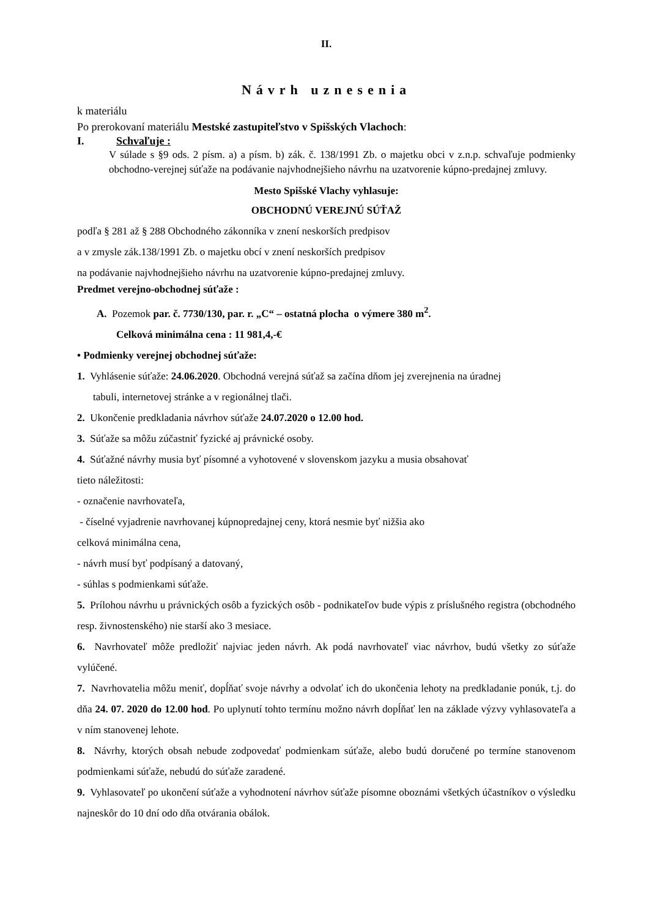II.
Návrh uznesenia
k materiálu
Po prerokovaní materiálu Mestské zastupiteľstvo v Spišských Vlachoch:
I. Schvaľuje :
V súlade s §9 ods. 2 písm. a) a písm. b) zák. č. 138/1991 Zb. o majetku obci v z.n.p. schvaľuje podmienky obchodno-verejnej súťaže na podávanie najvhodnejšieho návrhu na uzatvorenie kúpno-predajnej zmluvy.
Mesto Spišské Vlachy vyhlasuje:
OBCHODNÚ VEREJNÚ SÚŤAŽ
podľa § 281 až § 288 Obchodného zákonníka v znení neskorších predpisov
a v zmysle zák.138/1991 Zb. o majetku obcí v znení neskorších predpisov
na podávanie najvhodnejšieho návrhu na uzatvorenie kúpno-predajnej zmluvy.
Predmet verejno-obchodnej súťaže :
A. Pozemok par. č. 7730/130, par. r. „C“ – ostatná plocha o výmere 380 m<sup>2</sup>.
Celková minimálna cena : 11 981,4,-€
• Podmienky verejnej obchodnej súťaže:
1. Vyhlásenie súťaže: 24.06.2020. Obchodná verejná súťaž sa začína dňom jej zverejnenia na úradnej
tabuli, internetovej stránke a v regionálnej tlači.
2. Ukončenie predkladania návrhov súťaže 24.07.2020 o 12.00 hod.
3. Súťaže sa môžu zúčastniť fyzické aj právnické osoby.
4. Súťažné návrhy musia byť písomné a vyhotovené v slovenskom jazyku a musia obsahovať
tieto náležitosti:
- označenie navrhovateľa,
- číselné vyjadrenie navrhovanej kúpnopredajnej ceny, ktorá nesmie byť nižšia ako
celková minimálna cena,
- návrh musí byť podpísaný a datovaný,
- súhlas s podmienkami súťaže.
5. Prílohou návrhu u právnických osôb a fyzických osôb - podnikateľov bude výpis z príslušného registra (obchodného resp. živnostenského) nie starší ako 3 mesiace.
6. Navrhovateľ môže predložiť najviac jeden návrh. Ak podá navrhovateľ viac návrhov, budú všetky zo súťaže vylúčené.
7. Navrhovatelia môžu meniť, dopĺňať svoje návrhy a odvolať ich do ukončenia lehoty na predkladanie ponúk, t.j. do dňa 24. 07. 2020 do 12.00 hod. Po uplynutí tohto termínu možno návrh dopĺňať len na základe výzvy vyhlasovateľa a v ním stanovenej lehote.
8. Návrhy, ktorých obsah nebude zodpovedať podmienkam súťaže, alebo budú doručené po termíne stanovenom podmienkami súťaže, nebudú do súťaže zaradené.
9. Vyhlasovateľ po ukončení súťaže a vyhodnotení návrhov súťaže písomne oboznámi všetkých účastníkov o výsledku najneskôr do 10 dní odo dňa otvárania obálok.